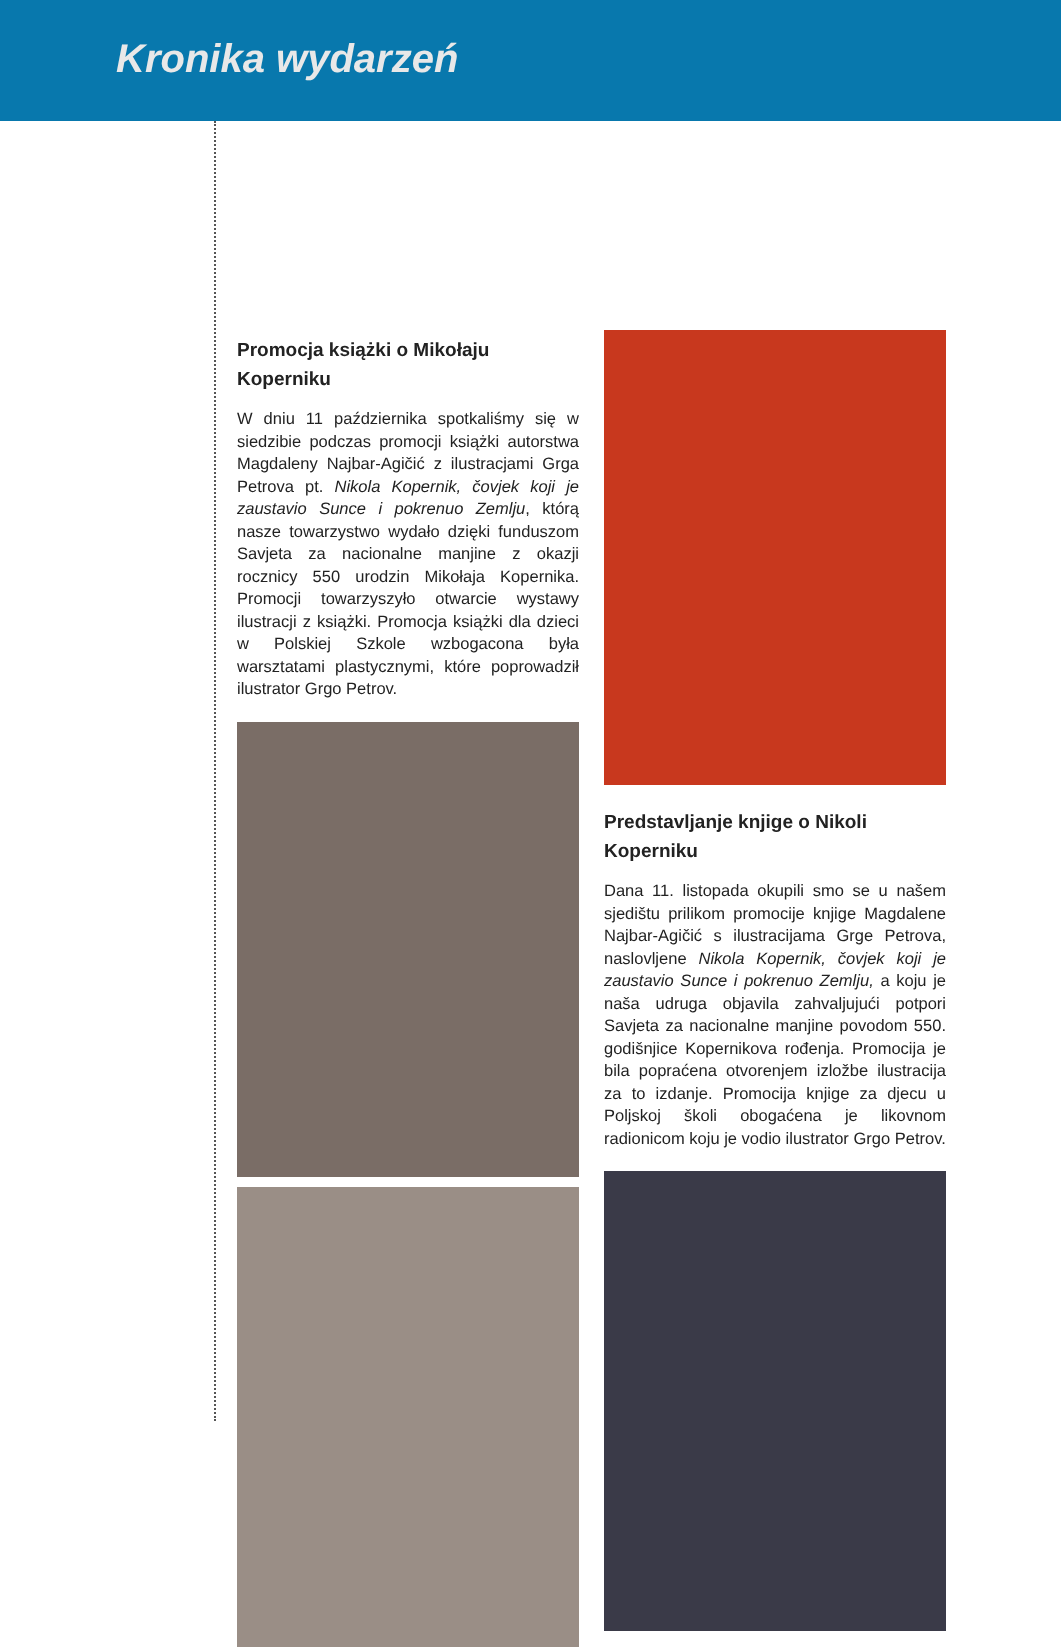Kronika wydarzeń
Promocja książki o Mikołaju Koperniku
W dniu 11 października spotkaliśmy się w siedzibie podczas promocji książki autorstwa Magdaleny Najbar-Agičić z ilustracjami Grga Petrova pt. Nikola Kopernik, čovjek koji je zaustavio Sunce i pokrenuo Zemlju, którą nasze towarzystwo wydało dzięki funduszom Savjeta za nacionalne manjine z okazji rocznicy 550 urodzin Mikołaja Kopernika. Promocji towarzyszyło otwarcie wystawy ilustracji z książki. Promocja książki dla dzieci w Polskiej Szkole wzbogacona była warsztatami plastycznymi, które poprowadził ilustrator Grgo Petrov.
Predstavljanje knjige o Nikoli Koperniku
Dana 11. listopada okupili smo se u našem sjedištu prilikom promocije knjige Magdalene Najbar-Agičić s ilustracijama Grge Petrova, naslovljene Nikola Kopernik, čovjek koji je zaustavio Sunce i pokrenuo Zemlju, a koju je naša udruga objavila zahvaljujući potpori Savjeta za nacionalne manjine povodom 550. godišnjice Kopernikova rođenja. Promocija je bila popraćena otvorenjem izložbe ilustracija za to izdanje. Promocija knjige za djecu u Poljskoj školi obogaćena je likovnom radionicom koju je vodio ilustrator Grgo Petrov.